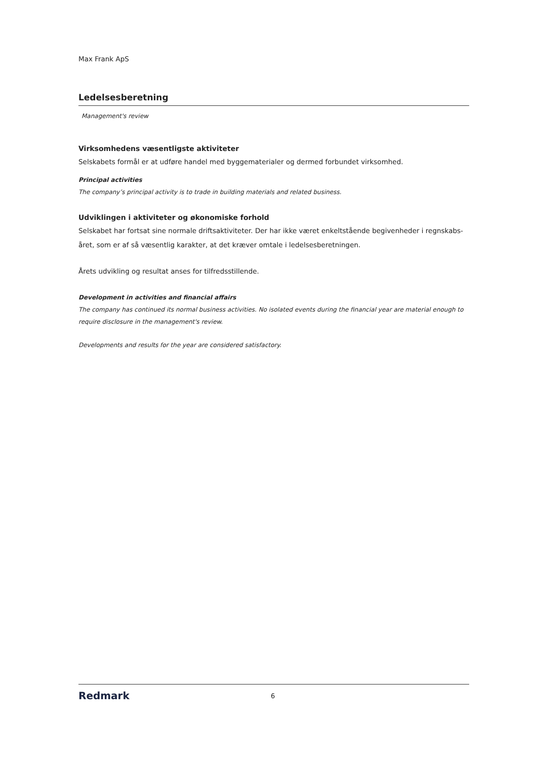Max Frank ApS
Ledelsesberetning
Management's review
Virksomhedens væsentligste aktiviteter
Selskabets formål er at udføre handel med byggematerialer og dermed forbundet virksomhed.
Principal activities
The company’s principal activity is to trade in building materials and related business.
Udviklingen i aktiviteter og økonomiske forhold
Selskabet har fortsat sine normale driftsaktiviteter. Der har ikke været enkeltstående begivenheder i regnskabs-året, som er af så væsentlig karakter, at det kræver omtale i ledelsesberetningen.
Årets udvikling og resultat anses for tilfredsstillende.
Development in activities and financial affairs
The company has continued its normal business activities. No isolated events during the financial year are material enough to require disclosure in the management's review.
Developments and results for the year are considered satisfactory.
Redmark 6